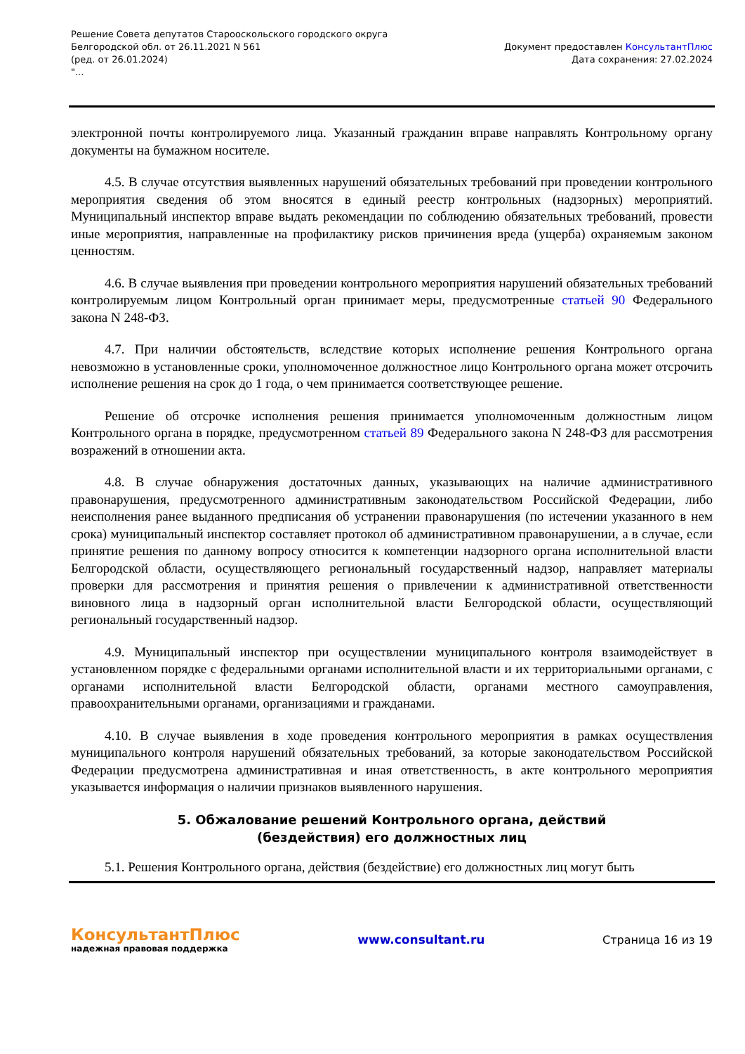Решение Совета депутатов Старооскольского городского округа
Белгородской обл. от 26.11.2021 N 561
(ред. от 26.01.2024)
"...
Документ предоставлен КонсультантПлюс
Дата сохранения: 27.02.2024
электронной почты контролируемого лица. Указанный гражданин вправе направлять Контрольному органу документы на бумажном носителе.
4.5. В случае отсутствия выявленных нарушений обязательных требований при проведении контрольного мероприятия сведения об этом вносятся в единый реестр контрольных (надзорных) мероприятий. Муниципальный инспектор вправе выдать рекомендации по соблюдению обязательных требований, провести иные мероприятия, направленные на профилактику рисков причинения вреда (ущерба) охраняемым законом ценностям.
4.6. В случае выявления при проведении контрольного мероприятия нарушений обязательных требований контролируемым лицом Контрольный орган принимает меры, предусмотренные статьей 90 Федерального закона N 248-ФЗ.
4.7. При наличии обстоятельств, вследствие которых исполнение решения Контрольного органа невозможно в установленные сроки, уполномоченное должностное лицо Контрольного органа может отсрочить исполнение решения на срок до 1 года, о чем принимается соответствующее решение.
Решение об отсрочке исполнения решения принимается уполномоченным должностным лицом Контрольного органа в порядке, предусмотренном статьей 89 Федерального закона N 248-ФЗ для рассмотрения возражений в отношении акта.
4.8. В случае обнаружения достаточных данных, указывающих на наличие административного правонарушения, предусмотренного административным законодательством Российской Федерации, либо неисполнения ранее выданного предписания об устранении правонарушения (по истечении указанного в нем срока) муниципальный инспектор составляет протокол об административном правонарушении, а в случае, если принятие решения по данному вопросу относится к компетенции надзорного органа исполнительной власти Белгородской области, осуществляющего региональный государственный надзор, направляет материалы проверки для рассмотрения и принятия решения о привлечении к административной ответственности виновного лица в надзорный орган исполнительной власти Белгородской области, осуществляющий региональный государственный надзор.
4.9. Муниципальный инспектор при осуществлении муниципального контроля взаимодействует в установленном порядке с федеральными органами исполнительной власти и их территориальными органами, с органами исполнительной власти Белгородской области, органами местного самоуправления, правоохранительными органами, организациями и гражданами.
4.10. В случае выявления в ходе проведения контрольного мероприятия в рамках осуществления муниципального контроля нарушений обязательных требований, за которые законодательством Российской Федерации предусмотрена административная и иная ответственность, в акте контрольного мероприятия указывается информация о наличии признаков выявленного нарушения.
5. Обжалование решений Контрольного органа, действий
(бездействия) его должностных лиц
5.1. Решения Контрольного органа, действия (бездействие) его должностных лиц могут быть
КонсультантПлюс
надежная правовая поддержка
www.consultant.ru Страница 16 из 19